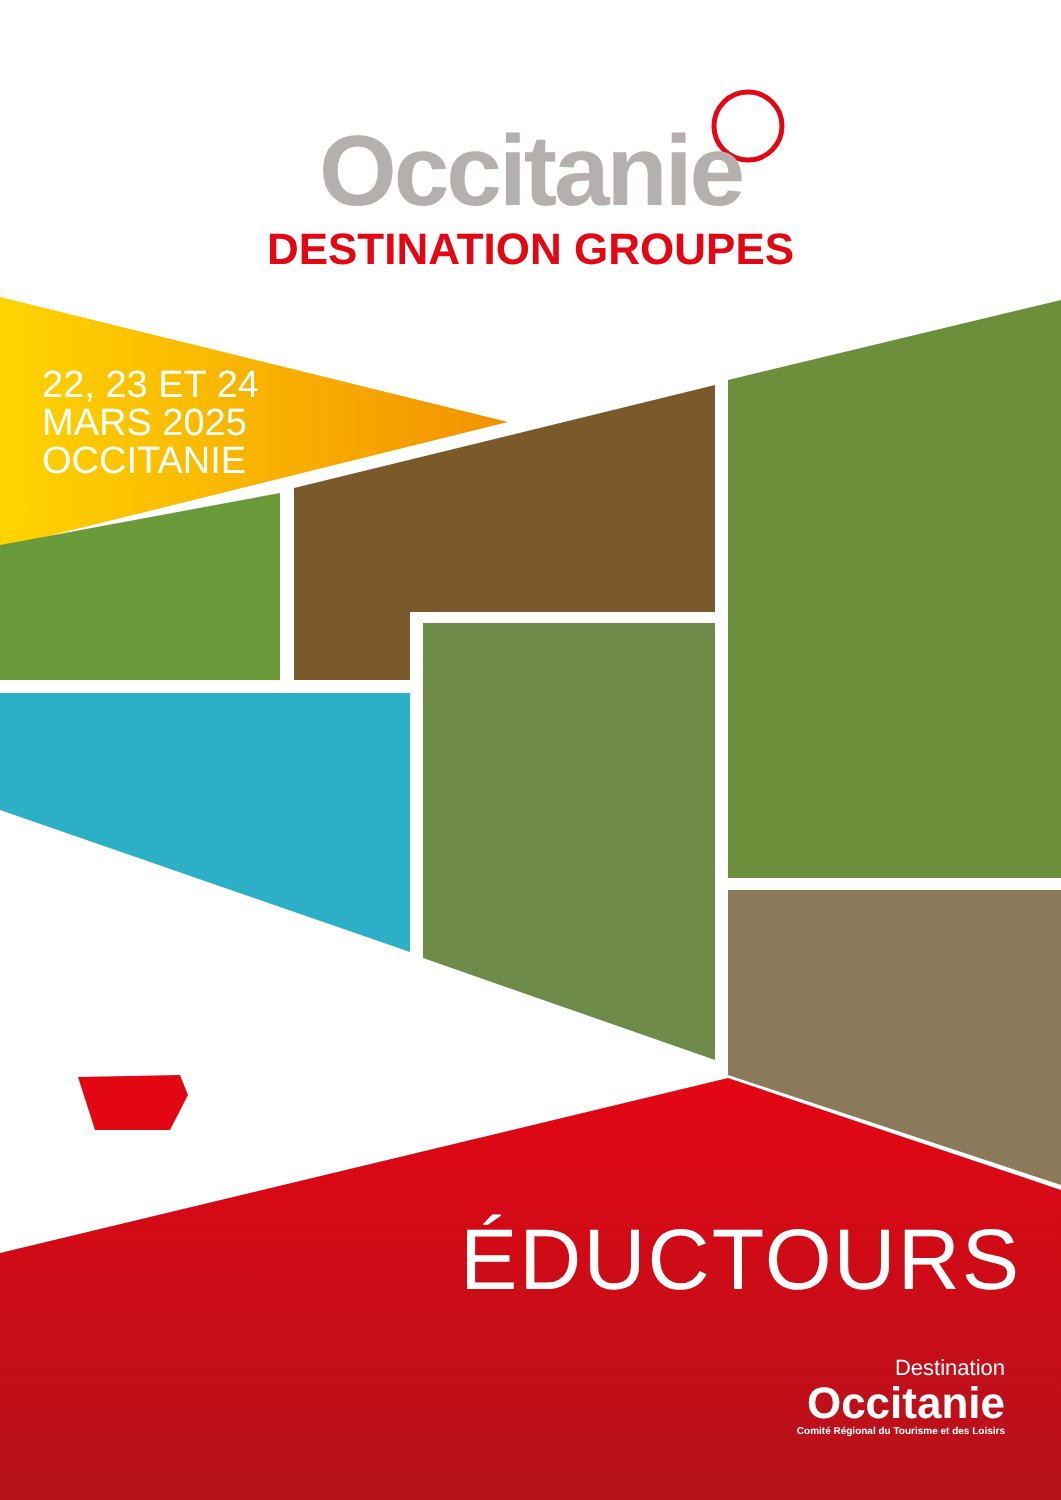Occitanie
DESTINATION GROUPES
22, 23 ET 24
MARS 2025
OCCITANIE
ÉDUCTOURS
Destination
Occitanie
Comité Régional du Tourisme et des Loisirs